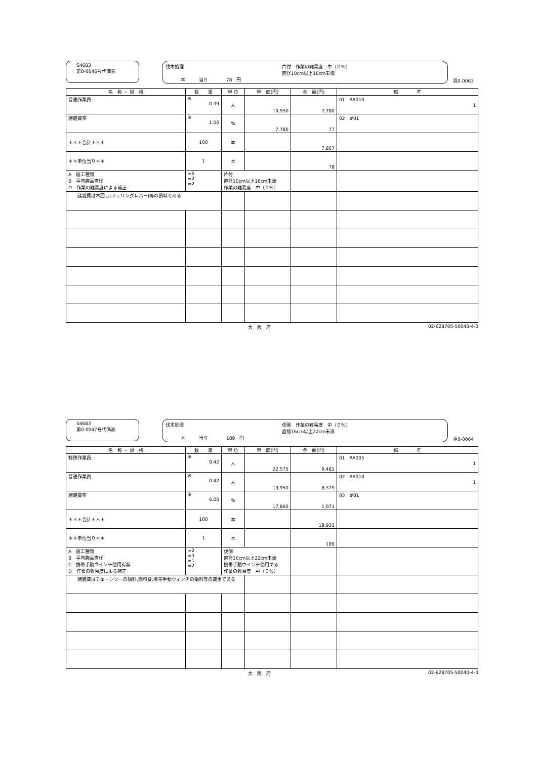S4683
第0-0046号代価表
伐木処理 片付　作業の難易度　中（０%）
直径10cm以上16cm未満 本　　　当り　　　　78　円
頁0-0063
| 名 称 ・ 規 格 | 数 量 | 単 位 | 単 価(円) | 金 額(円) | 備 考 |
| --- | --- | --- | --- | --- | --- |
| 普通作業員 | ※ 0.39 | 人 | 19,950 | 7,780 | 01 RA010 1 |
| 諸雑費率 | ※ 1.00 | % | 7,780 | 77 | 02 #01 |
| ＊＊＊合計＊＊＊ | 100 | 本 | | 7,857 | |
| ＊＊単位当り＊＊ | 1 | 本 | | 78 | |
| A 施工種類 B 平均胸高直径 D 作業の難易度による補正 | =5 =2 =2 | 片付 直径10cm以上16cm未満 作業の難易度 中（０%） | | | |
| 諸雑費は木回し(フェリングレバー)等の損料である | | | | | |
大　阪　府 02-628705-50040-4-0
S4683
第0-0047号代価表
伐木処理 伐倒　作業の難易度　中（０%）
直径16cm以上22cm未満 本　　　当り　　　　189　円
頁0-0064
| 名 称 ・ 規 格 | 数 量 | 単 位 | 単 価(円) | 金 額(円) | 備 考 |
| --- | --- | --- | --- | --- | --- |
| 特殊作業員 | ※ 0.42 | 人 | 22,575 | 9,481 | 01 RA005 1 |
| 普通作業員 | ※ 0.42 | 人 | 19,950 | 8,379 | 02 RA010 1 |
| 諸雑費率 | ※ 6.00 | % | 17,860 | 1,071 | 03 #01 |
| ＊＊＊合計＊＊＊ | 100 | 本 | | 18,931 | |
| ＊＊単位当り＊＊ | 1 | 本 | | 189 | |
| A 施工種類 B 平均胸高直径 C 携帯手動ウインチ使用有無 D 作業の難易度による補正 | =2 =3 =1 =2 | 伐倒 直径16cm以上22cm未満 携帯手動ウインチ使用する 作業の難易度 中（０%） | | | |
| 諸雑費はチェーンソーの損料,燃料費,携帯手動ウィンチの損料等の費用である | | | | | |
大　阪　府 02-628705-50040-4-0